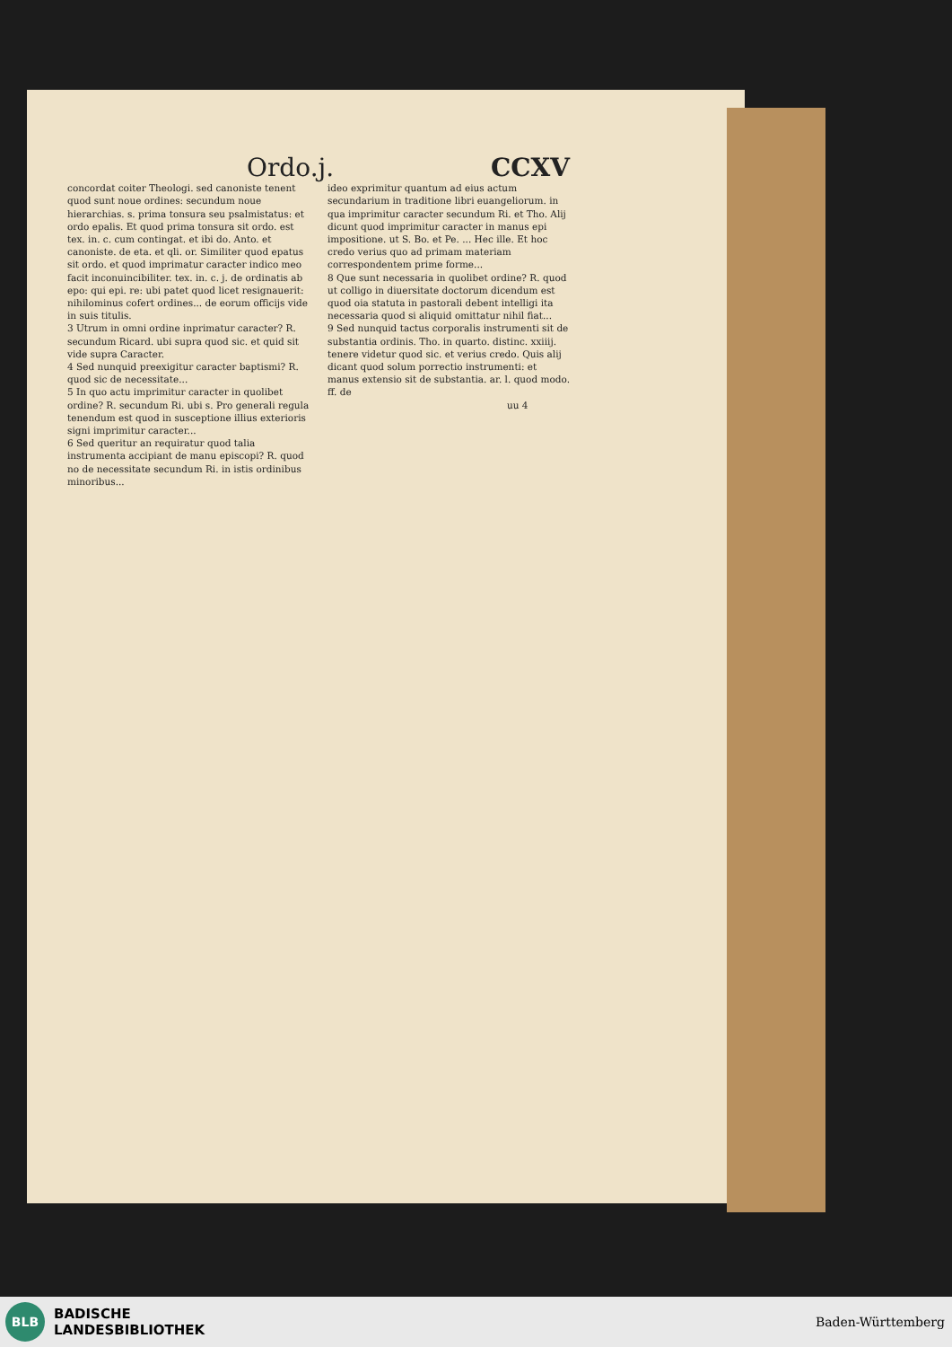Ordo.j. CCXV
concordat coiter Theologi. sed canoniste tenent quod sunt noue ordines: secundum noue hierarchias. s. prima tonsura seu psalmistatus: et ordo epalis. Et quod prima tonsura sit ordo. est tex. in. c. cum contingat. et ibi do. Anto. et canoniste. de eta. et qli. or. Similiter quod epatus sit ordo. et quod imprimatur caracter indico meo facit inconuincibiliter. tex. in. c. j. de ordinatis ab epo: qui epi. re: ubi patet quod licet resignauerit: nihilominus cofert ordines... de eorum officijs vide in suis titulis.
3 Utrum in omni ordine inprimatur caracter? R. secundum Ricard. ubi supra quod sic. et quid sit vide supra Caracter.
4 Sed nunquid preexigitur caracter baptismi? R. quod sic de necessitate...
5 In quo actu imprimitur caracter in quolibet ordine? R. secundum Ri. ubi s. Pro generali regula tenendum est quod in susceptione illius exterioris signi imprimitur caracter...
6 Sed queritur an requiratur quod talia instrumenta accipiant de manu episcopi? R. quod no de necessitate secundum Ri. in istis ordinibus minoribus...
ideo exprimitur quantum ad eius actum secundarium in traditione libri euangeliorum. in qua imprimitur caracter secundum Ri. et Tho. Alij dicunt quod imprimitur caracter in manus epi impositione. ut S. Bo. et Pe. ... Hec ille. Et hoc credo verius quo ad primam materiam correspondentem prime forme...
8 Que sunt necessaria in quolibet ordine? R. quod ut colligo in diuersitate doctorum dicendum est quod oia statuta in pastorali debent intelligi ita necessaria quod si aliquid omittatur nihil fiat...
9 Sed nunquid tactus corporalis instrumenti sit de substantia ordinis. Tho. in quarto. distinc. xxiiij. tenere videtur quod sic. et verius credo. Quis alij dicant quod solum porrectio instrumenti: et manus extensio sit de substantia. ar. l. quod modo. ff. de
uu 4
BLB
BADISCHE
LANDESBIBLIOTHEK
Baden-Württemberg